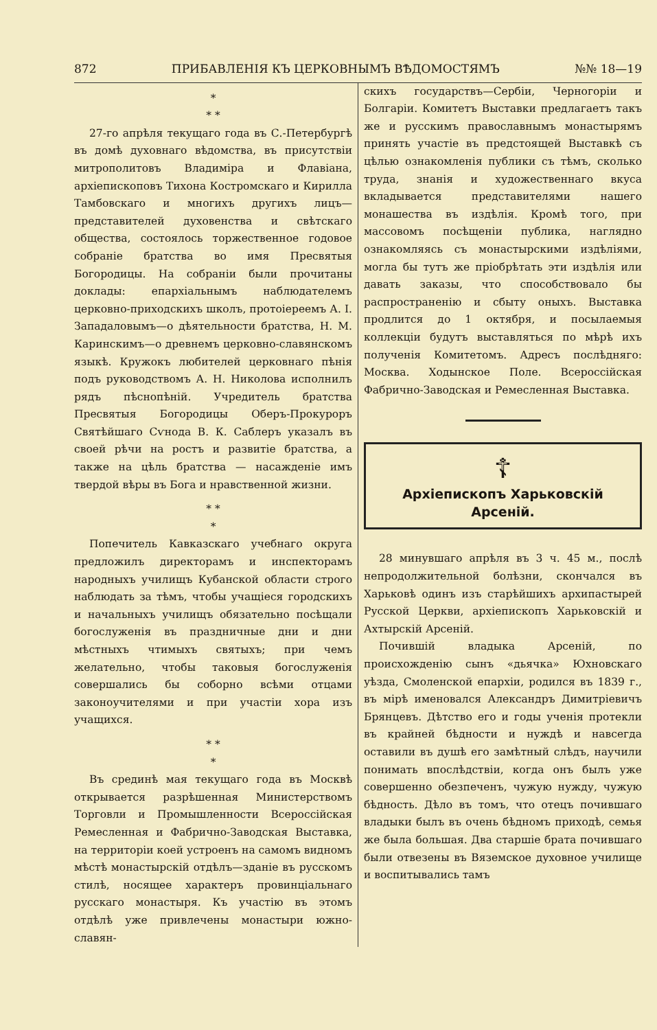872 ПРИБАВЛЕНІЯ КЪ ЦЕРКОВНЫМЪ ВѢДОМОСТЯМЪ №№ 18—19
*
* *
27-го апрѣля текущаго года въ С.-Петербургѣ въ домѣ духовнаго вѣдомства, въ присутствіи митрополитовъ Владиміра и Флавіана, архіепископовъ Тихона Костромскаго и Кирилла Тамбовскаго и многихъ другихъ лицъ—представителей духовенства и свѣтскаго общества, состоялось торжественное годовое собраніе братства во имя Пресвятыя Богородицы. На собраніи были прочитаны доклады: епархіальнымъ наблюдателемъ церковно-приходскихъ школъ, протоіереемъ А. І. Западаловымъ—о дѣятельности братства, Н. М. Каринскимъ—о древнемъ церковно-славянскомъ языкѣ. Кружокъ любителей церковнаго пѣнія подъ руководствомъ А. Н. Николова исполнилъ рядъ пѣснопѣній. Учредитель братства Пресвятыя Богородицы Оберъ-Прокуроръ Святѣйшаго Сѵнода В. К. Саблеръ указалъ въ своей рѣчи на ростъ и развитіе братства, а также на цѣль братства — насажденіе имъ твердой вѣры въ Бога и нравственной жизни.
* *
*
Попечитель Кавказскаго учебнаго округа предложилъ директорамъ и инспекторамъ народныхъ училищъ Кубанской области строго наблюдать за тѣмъ, чтобы учащіеся городскихъ и начальныхъ училищъ обязательно посѣщали богослуженія въ праздничные дни и дни мѣстныхъ чтимыхъ святыхъ; при чемъ желательно, чтобы таковыя богослуженія совершались бы соборно всѣми отцами законоучителями и при участіи хора изъ учащихся.
* *
*
Въ срединѣ мая текущаго года въ Москвѣ открывается разрѣшенная Министерствомъ Торговли и Промышленности Всероссійская Ремесленная и Фабрично-Заводская Выставка, на территоріи коей устроенъ на самомъ видномъ мѣстѣ монастырскій отдѣлъ—зданіе въ русскомъ стилѣ, носящее характеръ провинціальнаго русскаго монастыря. Къ участію въ этомъ отдѣлѣ уже привлечены монастыри южно-славян-
скихъ государствъ—Сербіи, Черногоріи и Болгаріи. Комитетъ Выставки предлагаетъ такъ же и русскимъ православнымъ монастырямъ принять участіе въ предстоящей Выставкѣ съ цѣлью ознакомленія публики съ тѣмъ, сколько труда, знанія и художественнаго вкуса вкладывается представителями нашего монашества въ издѣлія. Кромѣ того, при массовомъ посѣщеніи публика, наглядно ознакомляясь съ монастырскими издѣліями, могла бы тутъ же пріобрѣтать эти издѣлія или давать заказы, что способствовало бы распространенію и сбыту оныхъ. Выставка продлится до 1 октября, и посылаемыя коллекціи будутъ выставляться по мѣрѣ ихъ полученія Комитетомъ. Адресъ послѣдняго: Москва. Ходынское Поле. Всероссійская Фабрично-Заводская и Ремесленная Выставка.
☦
Архіепископъ Харьковскій Арсеній.
28 минувшаго апрѣля въ 3 ч. 45 м., послѣ непродолжительной болѣзни, скончался въ Харьковѣ одинъ изъ старѣйшихъ архипастырей Русской Церкви, архіепископъ Харьковскій и Ахтырскій Арсеній.
Почившій владыка Арсеній, по происхожденію сынъ «дьячка» Юхновскаго уѣзда, Смоленской епархіи, родился въ 1839 г., въ мірѣ именовался Александръ Димитріевичъ Брянцевъ. Дѣтство его и годы ученія протекли въ крайней бѣдности и нуждѣ и навсегда оставили въ душѣ его замѣтный слѣдъ, научили понимать впослѣдствіи, когда онъ былъ уже совершенно обезпеченъ, чужую нужду, чужую бѣдность. Дѣло въ томъ, что отецъ почившаго владыки былъ въ очень бѣдномъ приходѣ, семья же была большая. Два старшіе брата почившаго были отвезены въ Вяземское духовное училище и воспитывались тамъ